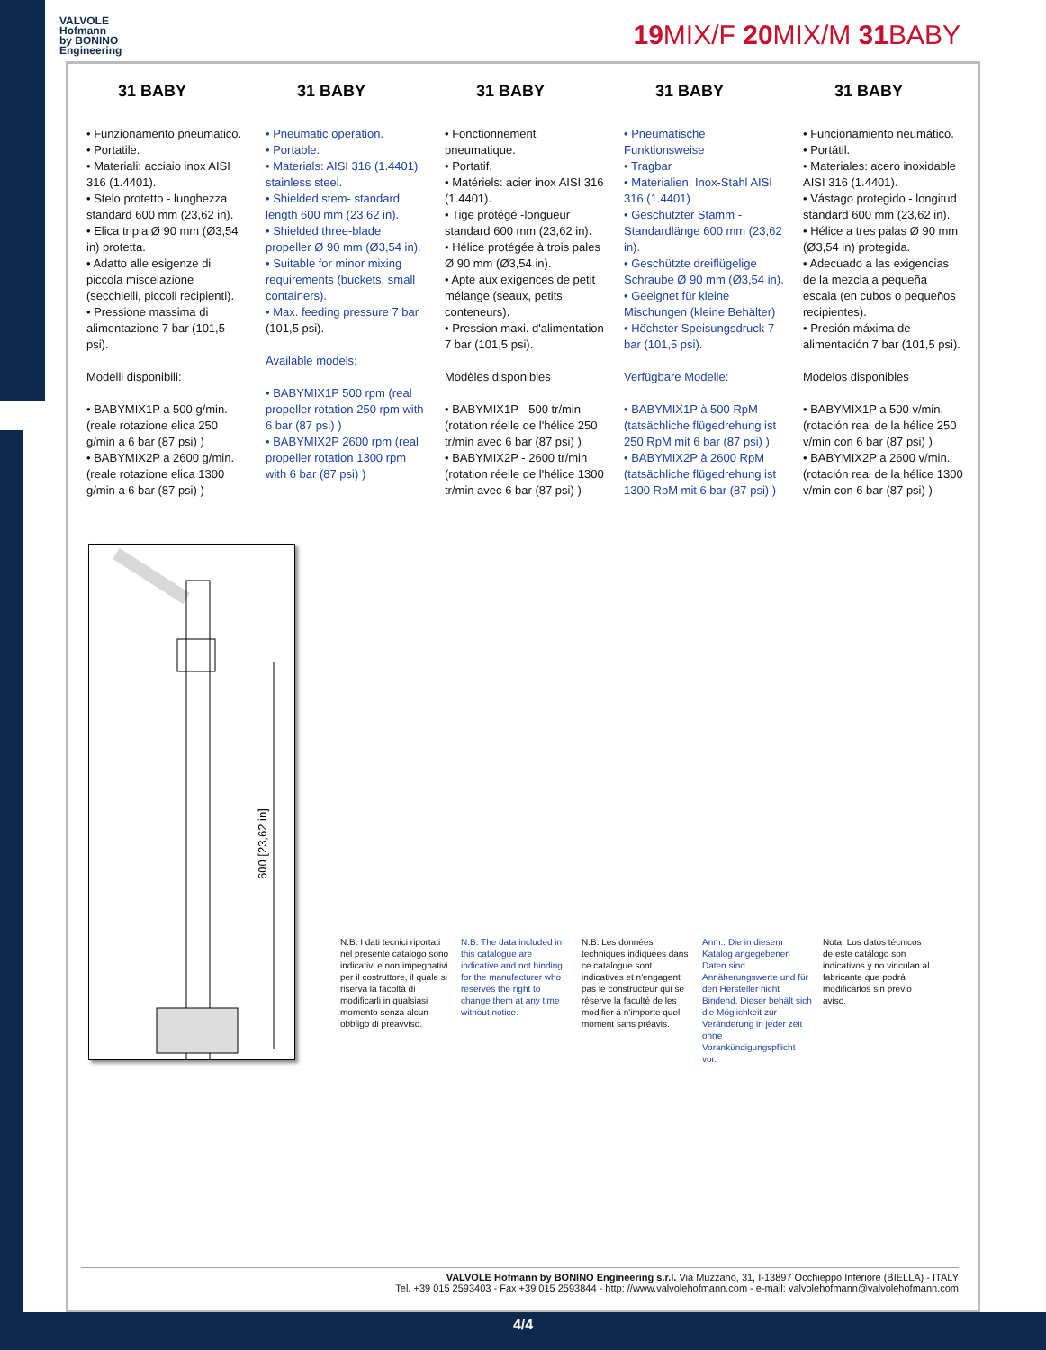VALVOLE
Hofmann
by BONINO
Engineering
19 MIX/F 20 MIX/M 31 BABY
31 BABY
• Funzionamento pneumatico.
• Portatile.
• Materiali: acciaio inox AISI 316 (1.4401).
• Stelo protetto - lunghezza standard 600 mm (23,62 in).
• Elica tripla Ø 90 mm (Ø3,54 in) protetta.
• Adatto alle esigenze di piccola miscelazione (secchielli, piccoli recipienti).
• Pressione massima di alimentazione 7 bar (101,5 psi).
Modelli disponibili:
• BABYMIX1P a 500 g/min. (reale rotazione elica 250 g/min a 6 bar (87 psi) )
• BABYMIX2P a 2600 g/min. (reale rotazione elica 1300 g/min a 6 bar (87 psi) )
31 BABY
• Pneumatic operation.
• Portable.
• Materials: AISI 316 (1.4401) stainless steel.
• Shielded stem- standard length 600 mm (23,62 in).
• Shielded three-blade propeller Ø 90 mm (Ø3,54 in).
• Suitable for minor mixing requirements (buckets, small containers).
• Max. feeding pressure 7 bar (101,5 psi).
Available models:
• BABYMIX1P 500 rpm (real propeller rotation 250 rpm with 6 bar (87 psi) )
• BABYMIX2P 2600 rpm (real propeller rotation 1300 rpm with 6 bar (87 psi) )
31 BABY
• Fonctionnement pneumatique.
• Portatif.
• Matériels: acier inox AISI 316 (1.4401).
• Tige protégé -longueur standard 600 mm (23,62 in).
• Hélice protégée à trois pales Ø 90 mm (Ø3,54 in).
• Apte aux exigences de petit mélange (seaux, petits conteneurs).
• Pression maxi. d'alimentation 7 bar (101,5 psi).
Modèles disponibles
• BABYMIX1P - 500 tr/min (rotation réelle de l'hélice 250 tr/min avec 6 bar (87 psi) )
• BABYMIX2P - 2600 tr/min (rotation réelle de l'hélice 1300 tr/min avec 6 bar (87 psi) )
31 BABY
• Pneumatische Funktionsweise
• Tragbar
• Materialien: Inox-Stahl AISI 316 (1.4401)
• Geschützter Stamm - Standardlänge 600 mm (23,62 in).
• Geschützte dreiflügelige Schraube Ø 90 mm (Ø3,54 in).
• Geeignet für kleine Mischungen (kleine Behälter)
• Höchster Speisungsdruck 7 bar (101,5 psi).
Verfügbare Modelle:
• BABYMIX1P à 500 RpM (tatsächliche flügedrehung ist 250 RpM mit 6 bar (87 psi) )
• BABYMIX2P à 2600 RpM (tatsächliche flügedrehung ist 1300 RpM mit 6 bar (87 psi) )
31 BABY
• Funcionamiento neumático.
• Portátil.
• Materiales: acero inoxidable AISI 316 (1.4401).
• Vástago protegido - longitud standard 600 mm (23,62 in).
• Hélice a tres palas Ø 90 mm (Ø3,54 in) protegida.
• Adecuado a las exigencias de la mezcla a pequeña escala (en cubos o pequeños recipientes).
• Presión máxima de alimentación 7 bar (101,5 psi).
Modelos disponibles
• BABYMIX1P a 500 v/min. (rotación real de la hélice 250 v/min con 6 bar (87 psi) )
• BABYMIX2P a 2600 v/min. (rotación real de la hélice 1300 v/min con 6 bar (87 psi) )
600 [23,62 in]
N.B. I dati tecnici riportati nel presente catalogo sono indicativi e non impegnativi per il costruttore, il quale si riserva la facoltà di modificarli in qualsiasi momento senza alcun obbligo di preavviso.
N.B. The data included in this catalogue are indicative and not binding for the manufacturer who reserves the right to change them at any time without notice.
N.B. Les données techniques indiquées dans ce catalogue sont indicatives et n'engagent pas le constructeur qui se réserve la faculté de les modifier à n'importe quel moment sans préavis.
Anm.: Die in diesem Katalog angegebenen Daten sind Annäherungswerte und für den Hersteller nicht Bindend. Dieser behält sich die Möglichkeit zur Veränderung in jeder zeit ohne Vorankündigungspflicht vor.
Nota: Los datos técnicos de este catálogo son indicativos y no vinculan al fabricante que podrá modificarlos sin previo aviso.
VALVOLE Hofmann by BONINO Engineering s.r.l. Via Muzzano, 31, I-13897 Occhieppo Inferiore (BIELLA) - ITALY
Tel. +39 015 2593403 - Fax +39 015 2593844 - http: //www.valvolehofmann.com - e-mail: valvolehofmann@valvolehofmann.com
4/4